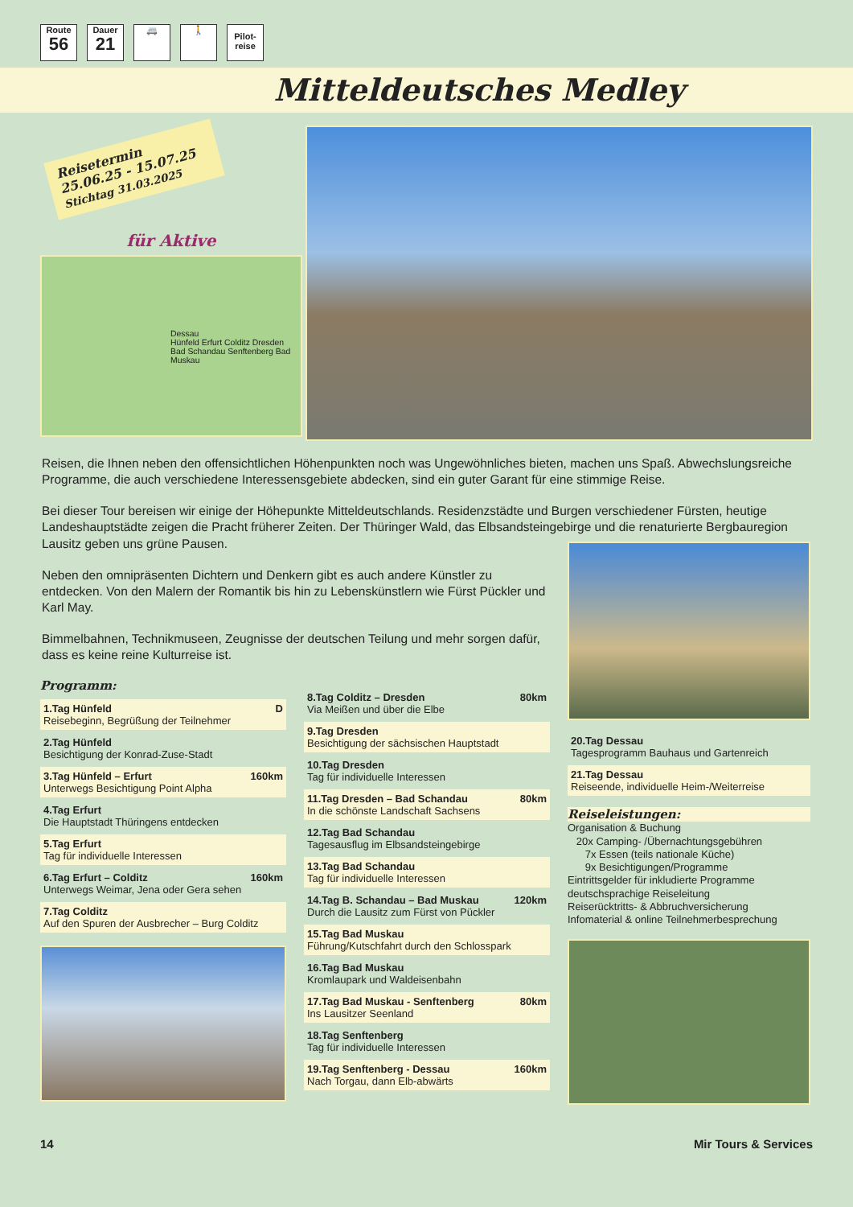Route
56
Dauer
21
🚐 🚶
Pilot-
reise
Mitteldeutsches Medley
Reisetermin
25.06.25 - 15.07.25
Stichtag 31.03.2025
für Aktive
Dessau
Hünfeld Erfurt Colditz Dresden Bad Schandau Senftenberg Bad Muskau
Reisen, die Ihnen neben den offensichtlichen Höhenpunkten noch was Ungewöhnliches bieten, machen uns Spaß. Abwechslungsreiche Programme, die auch verschiedene Interessensgebiete abdecken, sind ein guter Garant für eine stimmige Reise.
Bei dieser Tour bereisen wir einige der Höhepunkte Mitteldeutschlands. Residenzstädte und Burgen verschiedener Fürsten, heutige Landeshauptstädte zeigen die Pracht früherer Zeiten. Der Thüringer Wald, das Elbsandsteingebirge und die renaturierte Bergbauregion Lausitz geben uns grüne Pausen.
Neben den omnipräsenten Dichtern und Denkern gibt es auch andere Künstler zu entdecken. Von den Malern der Romantik bis hin zu Lebenskünstlern wie Fürst Pückler und Karl May.
Bimmelbahnen, Technikmuseen, Zeugnisse der deutschen Teilung und mehr sorgen dafür, dass es keine reine Kulturreise ist.
Programm:
1.Tag Hünfeld D
Reisebeginn, Begrüßung der Teilnehmer
2.Tag Hünfeld
Besichtigung der Konrad-Zuse-Stadt
3.Tag Hünfeld – Erfurt 160km
Unterwegs Besichtigung Point Alpha
4.Tag Erfurt
Die Hauptstadt Thüringens entdecken
5.Tag Erfurt
Tag für individuelle Interessen
6.Tag Erfurt – Colditz 160km
Unterwegs Weimar, Jena oder Gera sehen
7.Tag Colditz
Auf den Spuren der Ausbrecher – Burg Colditz
8.Tag Colditz – Dresden 80km
Via Meißen und über die Elbe
9.Tag Dresden
Besichtigung der sächsischen Hauptstadt
10.Tag Dresden
Tag für individuelle Interessen
11.Tag Dresden – Bad Schandau 80km
In die schönste Landschaft Sachsens
12.Tag Bad Schandau
Tagesausflug im Elbsandsteingebirge
13.Tag Bad Schandau
Tag für individuelle Interessen
14.Tag B. Schandau – Bad Muskau 120km
Durch die Lausitz zum Fürst von Pückler
15.Tag Bad Muskau
Führung/Kutschfahrt durch den Schlosspark
16.Tag Bad Muskau
Kromlaupark und Waldeisenbahn
17.Tag Bad Muskau - Senftenberg 80km
Ins Lausitzer Seenland
18.Tag Senftenberg
Tag für individuelle Interessen
19.Tag Senftenberg - Dessau 160km
Nach Torgau, dann Elb-abwärts
20.Tag Dessau
Tagesprogramm Bauhaus und Gartenreich
21.Tag Dessau
Reiseende, individuelle Heim-/Weiterreise
Reiseleistungen:
Organisation & Buchung
20x Camping- /Übernachtungsgebühren
7x Essen (teils nationale Küche)
9x Besichtigungen/Programme
Eintrittsgelder für inkludierte Programme
deutschsprachige Reiseleitung
Reiserücktritts- & Abbruchversicherung
Infomaterial & online Teilnehmerbesprechung
14 Mir Tours & Services